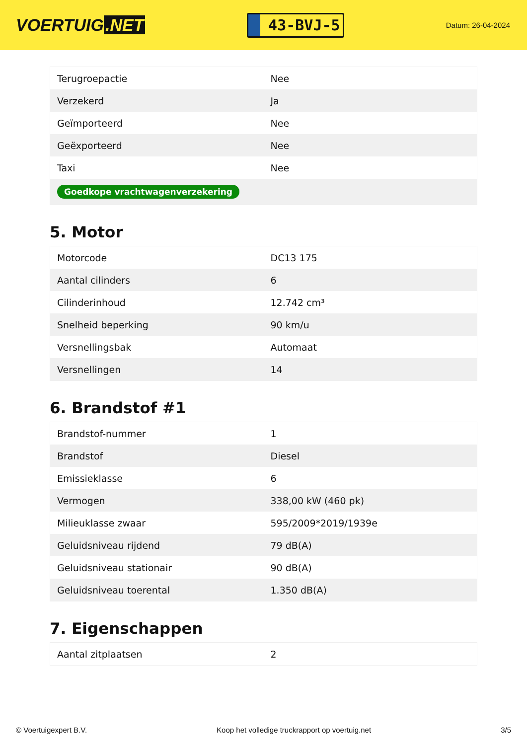VOERTUIG.NET
43-BVJ-5
Datum: 26-04-2024
| Terugroepactie | Nee |
| Verzekerd | Ja |
| Geïmporteerd | Nee |
| Geëxporteerd | Nee |
| Taxi | Nee |
| Goedkope vrachtwagenverzekering | |
5. Motor
| Motorcode | DC13 175 |
| Aantal cilinders | 6 |
| Cilinderinhoud | 12.742 cm³ |
| Snelheid beperking | 90 km/u |
| Versnellingsbak | Automaat |
| Versnellingen | 14 |
6. Brandstof #1
| Brandstof-nummer | 1 |
| Brandstof | Diesel |
| Emissieklasse | 6 |
| Vermogen | 338,00 kW (460 pk) |
| Milieuklasse zwaar | 595/2009*2019/1939e |
| Geluidsniveau rijdend | 79 dB(A) |
| Geluidsniveau stationair | 90 dB(A) |
| Geluidsniveau toerental | 1.350 dB(A) |
7. Eigenschappen
| Aantal zitplaatsen | 2 |
© Voertuigexpert B.V. Koop het volledige truckrapport op voertuig.net 3/5